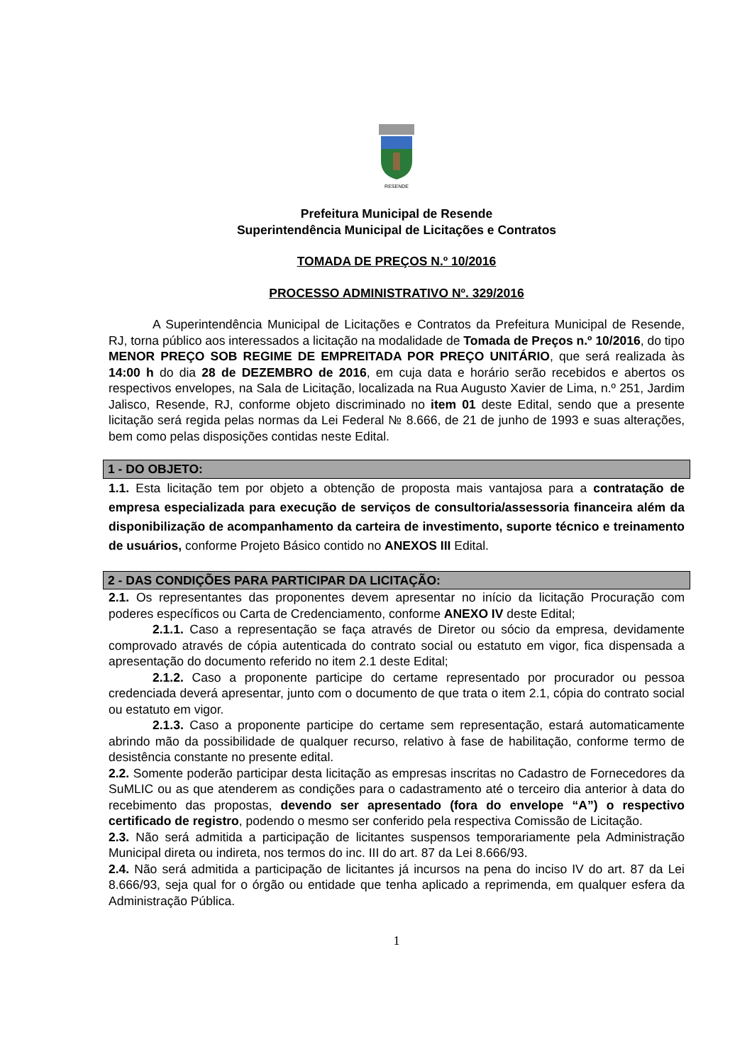RESENDE
Prefeitura Municipal de Resende
Superintendência Municipal de Licitações e Contratos
TOMADA DE PREÇOS N.º 10/2016
PROCESSO ADMINISTRATIVO Nº. 329/2016
A Superintendência Municipal de Licitações e Contratos da Prefeitura Municipal de Resende, RJ, torna público aos interessados a licitação na modalidade de Tomada de Preços n.º 10/2016, do tipo MENOR PREÇO SOB REGIME DE EMPREITADA POR PREÇO UNITÁRIO, que será realizada às 14:00 h do dia 28 de DEZEMBRO de 2016, em cuja data e horário serão recebidos e abertos os respectivos envelopes, na Sala de Licitação, localizada na Rua Augusto Xavier de Lima, n.º 251, Jardim Jalisco, Resende, RJ, conforme objeto discriminado no item 01 deste Edital, sendo que a presente licitação será regida pelas normas da Lei Federal № 8.666, de 21 de junho de 1993 e suas alterações, bem como pelas disposições contidas neste Edital.
1 - DO OBJETO:
1.1. Esta licitação tem por objeto a obtenção de proposta mais vantajosa para a contratação de empresa especializada para execução de serviços de consultoria/assessoria financeira além da disponibilização de acompanhamento da carteira de investimento, suporte técnico e treinamento de usuários, conforme Projeto Básico contido no ANEXOS III Edital.
2 - DAS CONDIÇÕES PARA PARTICIPAR DA LICITAÇÃO:
2.1. Os representantes das proponentes devem apresentar no início da licitação Procuração com poderes específicos ou Carta de Credenciamento, conforme ANEXO IV deste Edital;
2.1.1. Caso a representação se faça através de Diretor ou sócio da empresa, devidamente comprovado através de cópia autenticada do contrato social ou estatuto em vigor, fica dispensada a apresentação do documento referido no item 2.1 deste Edital;
2.1.2. Caso a proponente participe do certame representado por procurador ou pessoa credenciada deverá apresentar, junto com o documento de que trata o item 2.1, cópia do contrato social ou estatuto em vigor.
2.1.3. Caso a proponente participe do certame sem representação, estará automaticamente abrindo mão da possibilidade de qualquer recurso, relativo à fase de habilitação, conforme termo de desistência constante no presente edital.
2.2. Somente poderão participar desta licitação as empresas inscritas no Cadastro de Fornecedores da SuMLIC ou as que atenderem as condições para o cadastramento até o terceiro dia anterior à data do recebimento das propostas, devendo ser apresentado (fora do envelope “A”) o respectivo certificado de registro, podendo o mesmo ser conferido pela respectiva Comissão de Licitação.
2.3. Não será admitida a participação de licitantes suspensos temporariamente pela Administração Municipal direta ou indireta, nos termos do inc. III do art. 87 da Lei 8.666/93.
2.4. Não será admitida a participação de licitantes já incursos na pena do inciso IV do art. 87 da Lei 8.666/93, seja qual for o órgão ou entidade que tenha aplicado a reprimenda, em qualquer esfera da Administração Pública.
1